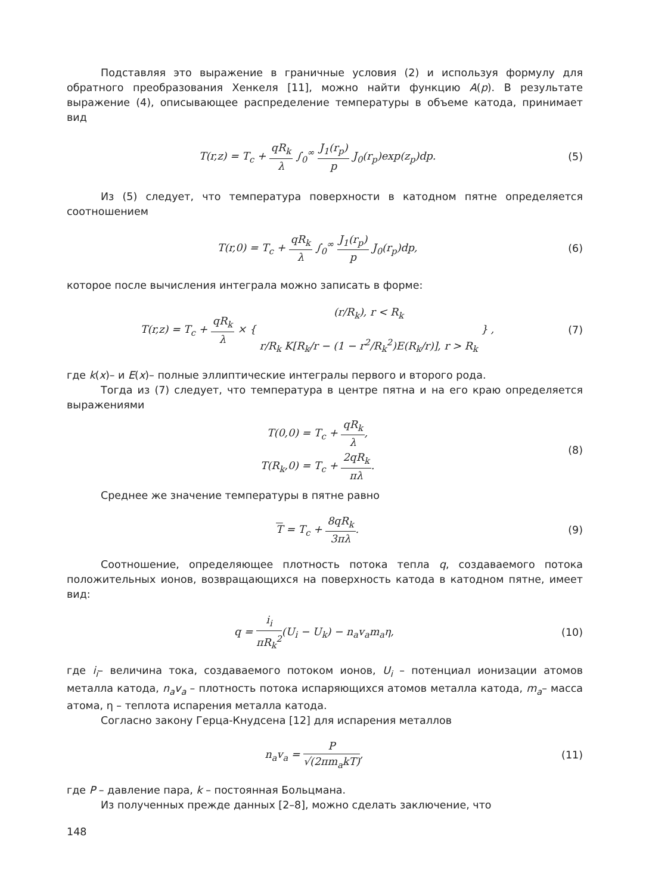Подставляя это выражение в граничные условия (2) и используя формулу для обратного преобразования Хенкеля [11], можно найти функцию A(p). В результате выражение (4), описывающее распределение температуры в объеме катода, принимает вид
T(r,z) = T<sub>c</sub> + qR<sub>k</sub> λ ∫<sub>0</sub><sup>∞</sup> J<sub>1</sub>(r<sub>p</sub>) p J<sub>0</sub>(r<sub>p</sub>)exp(z<sub>p</sub>)dp.
(5)
Из (5) следует, что температура поверхности в катодном пятне определяется соотношением
T(r,0) = T<sub>c</sub> + qR<sub>k</sub> λ ∫<sub>0</sub><sup>∞</sup> J<sub>1</sub>(r<sub>p</sub>) p J<sub>0</sub>(r<sub>p</sub>)dp,
(6)
которое после вычисления интеграла можно записать в форме:
T(r,z) = T<sub>c</sub> + qR<sub>k</sub> λ × { (r/R<sub>k</sub>), r < R<sub>k</sub> r/R<sub>k</sub> K[R<sub>k</sub>/r − (1 − r<sup>2</sup>/R<sub>k</sub><sup>2</sup>)E(R<sub>k</sub>/r)], r > R<sub>k</sub> } ,
(7)
где k(x)– и E(x)– полные эллиптические интегралы первого и второго рода.
Тогда из (7) следует, что температура в центре пятна и на его краю определяется выражениями
T(0,0) = T<sub>c</sub> + qR<sub>k</sub> λ,
T(R<sub>k</sub>,0) = T<sub>c</sub> + 2qR<sub>k</sub> πλ.
(8)
Среднее же значение температуры в пятне равно
T = T<sub>c</sub> + 8qR<sub>k</sub> 3πλ. (9)
Соотношение, определяющее плотность потока тепла q, создаваемого потока положительных ионов, возвращающихся на поверхность катода в катодном пятне, имеет вид:
q = i<sub>i</sub> πR<sub>k</sub><sup>2</sup>(U<sub>i</sub> − U<sub>k</sub>) − n<sub>a</sub>v<sub>a</sub>m<sub>a</sub>η,
(10)
где i<sub>i</sub>– величина тока, создаваемого потоком ионов, U<sub>i</sub> – потенциал ионизации атомов металла катода, n<sub>a</sub>v<sub>a</sub> – плотность потока испаряющихся атомов металла катода, m<sub>a</sub>– масса атома, η – теплота испарения металла катода.
Согласно закону Герца-Кнудсена [12] для испарения металлов
n<sub>a</sub>v<sub>a</sub> = P √(2πm<sub>a</sub>kT), (11)
где P – давление пара, k – постоянная Больцмана.
Из полученных прежде данных [2–8], можно сделать заключение, что
148